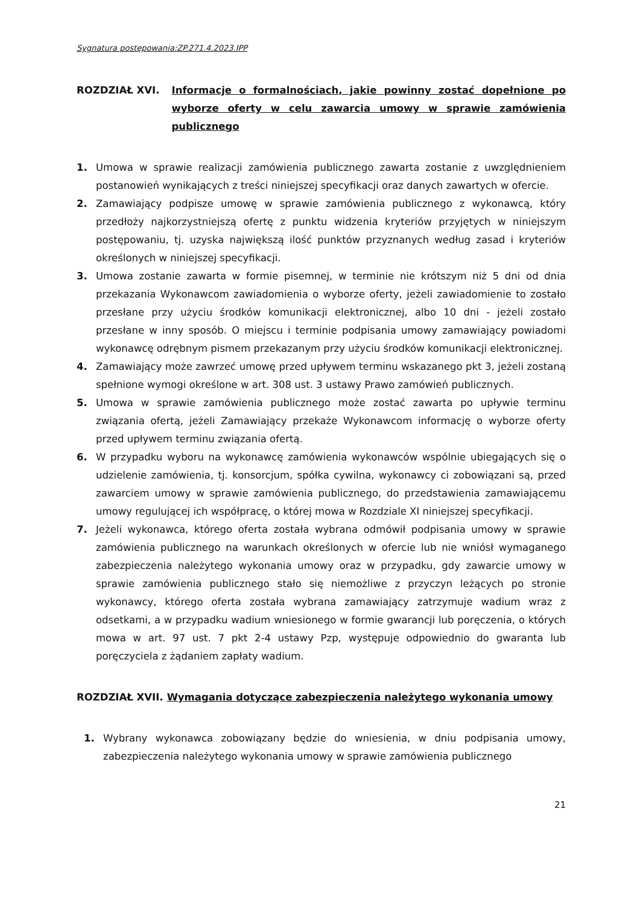Sygnatura postępowania:ZP.271.4.2023.IPP
ROZDZIAŁ XVI. Informacje o formalnościach, jakie powinny zostać dopełnione po wyborze oferty w celu zawarcia umowy w sprawie zamówienia publicznego
1. Umowa w sprawie realizacji zamówienia publicznego zawarta zostanie z uwzględnieniem postanowień wynikających z treści niniejszej specyfikacji oraz danych zawartych w ofercie.
2. Zamawiający podpisze umowę w sprawie zamówienia publicznego z wykonawcą, który przedłoży najkorzystniejszą ofertę z punktu widzenia kryteriów przyjętych w niniejszym postępowaniu, tj. uzyska największą ilość punktów przyznanych według zasad i kryteriów określonych w niniejszej specyfikacji.
3. Umowa zostanie zawarta w formie pisemnej, w terminie nie krótszym niż 5 dni od dnia przekazania Wykonawcom zawiadomienia o wyborze oferty, jeżeli zawiadomienie to zostało przesłane przy użyciu środków komunikacji elektronicznej, albo 10 dni - jeżeli zostało przesłane w inny sposób. O miejscu i terminie podpisania umowy zamawiający powiadomi wykonawcę odrębnym pismem przekazanym przy użyciu środków komunikacji elektronicznej.
4. Zamawiający może zawrzeć umowę przed upływem terminu wskazanego pkt 3, jeżeli zostaną spełnione wymogi określone w art. 308 ust. 3 ustawy Prawo zamówień publicznych.
5. Umowa w sprawie zamówienia publicznego może zostać zawarta po upływie terminu związania ofertą, jeżeli Zamawiający przekaże Wykonawcom informację o wyborze oferty przed upływem terminu związania ofertą.
6. W przypadku wyboru na wykonawcę zamówienia wykonawców wspólnie ubiegających się o udzielenie zamówienia, tj. konsorcjum, spółka cywilna, wykonawcy ci zobowiązani są, przed zawarciem umowy w sprawie zamówienia publicznego, do przedstawienia zamawiającemu umowy regulującej ich współpracę, o której mowa w Rozdziale XI niniejszej specyfikacji.
7. Jeżeli wykonawca, którego oferta została wybrana odmówił podpisania umowy w sprawie zamówienia publicznego na warunkach określonych w ofercie lub nie wniósł wymaganego zabezpieczenia należytego wykonania umowy oraz w przypadku, gdy zawarcie umowy w sprawie zamówienia publicznego stało się niemożliwe z przyczyn leżących po stronie wykonawcy, którego oferta została wybrana zamawiający zatrzymuje wadium wraz z odsetkami, a w przypadku wadium wniesionego w formie gwarancji lub poręczenia, o których mowa w art. 97 ust. 7 pkt 2-4 ustawy Pzp, występuje odpowiednio do gwaranta lub poręczyciela z żądaniem zapłaty wadium.
ROZDZIAŁ XVII. Wymagania dotyczące zabezpieczenia należytego wykonania umowy
1. Wybrany wykonawca zobowiązany będzie do wniesienia, w dniu podpisania umowy, zabezpieczenia należytego wykonania umowy w sprawie zamówienia publicznego
21